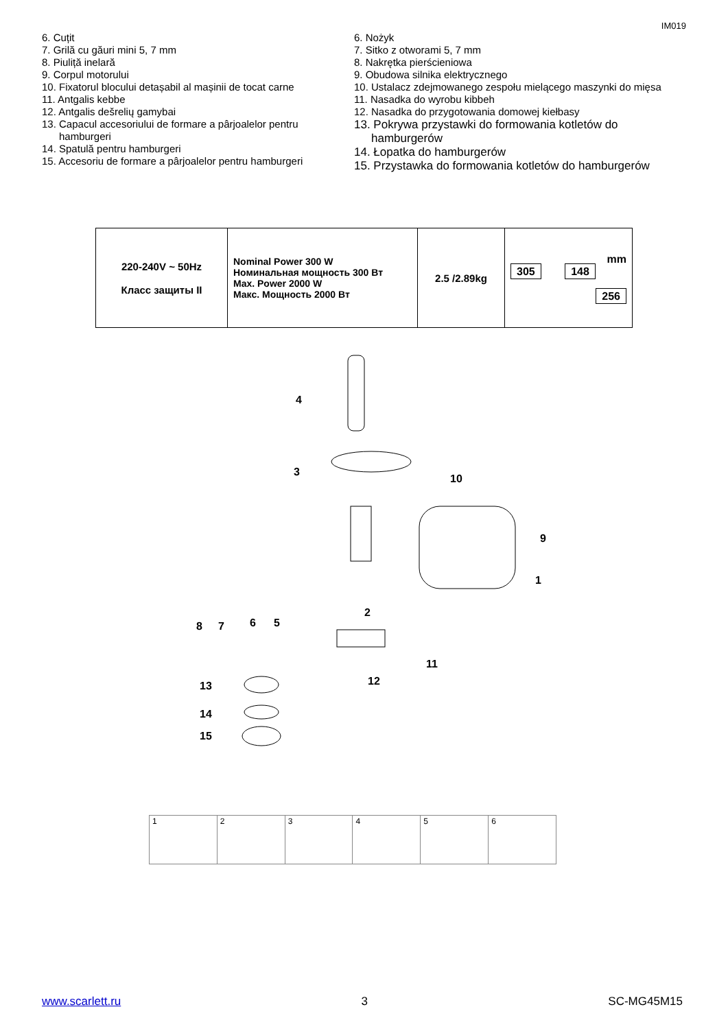IM019
6. Cuțit
7. Grilă cu găuri mini 5, 7 mm
8. Piuliță inelară
9. Corpul motorului
10. Fixatorul blocului detașabil al mașinii de tocat carne
11. Antgalis kebbe
12. Antgalis dešrelių gamybai
13. Capacul accesoriului de formare a pârjoalelor pentru
hamburgeri
14. Spatulă pentru hamburgeri
15. Accesoriu de formare a pârjoalelor pentru hamburgeri
6. Nożyk
7. Sitko z otworami 5, 7 mm
8. Nakrętka pierścieniowa
9. Obudowa silnika elektrycznego
10. Ustalacz zdejmowanego zespołu mielącego maszynki do mięsa
11. Nasadka do wyrobu kibbeh
12. Nasadka do przygotowania domowej kiełbasy
13. Pokrywa przystawki do formowania kotletów do
hamburgerów
14. Łopatka do hamburgerów
15. Przystawka do formowania kotletów do hamburgerów
| 220-240V ~ 50Hz Класс защиты II | Nominal Power 300 W Номинальная мощность 300 Вт Max. Power 2000 W Макс. Мощность 2000 Вт | 2.5 /2.89kg | mm 305 148 256 |
4
3
10
9
1
2
8
7
6
5
11
12
13
14
15
1 2 3 4 5 6
www.scarlett.ru 3 SC-MG45M15